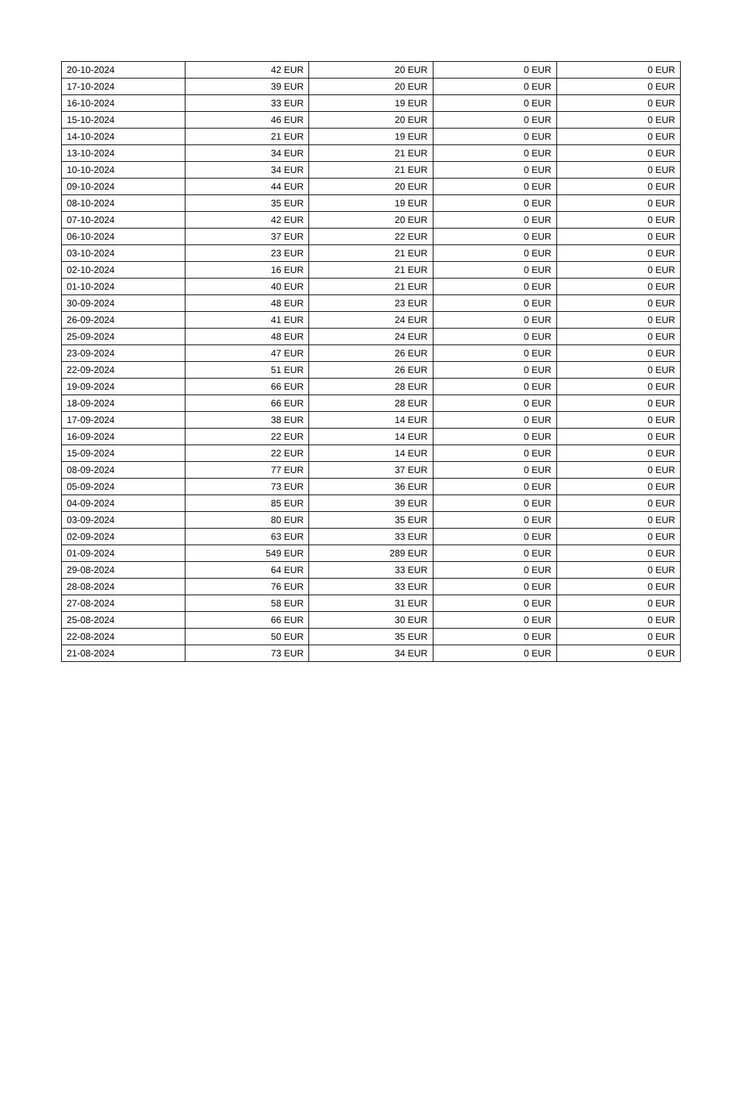| 20-10-2024 | 42 EUR | 20 EUR | 0 EUR | 0 EUR |
| 17-10-2024 | 39 EUR | 20 EUR | 0 EUR | 0 EUR |
| 16-10-2024 | 33 EUR | 19 EUR | 0 EUR | 0 EUR |
| 15-10-2024 | 46 EUR | 20 EUR | 0 EUR | 0 EUR |
| 14-10-2024 | 21 EUR | 19 EUR | 0 EUR | 0 EUR |
| 13-10-2024 | 34 EUR | 21 EUR | 0 EUR | 0 EUR |
| 10-10-2024 | 34 EUR | 21 EUR | 0 EUR | 0 EUR |
| 09-10-2024 | 44 EUR | 20 EUR | 0 EUR | 0 EUR |
| 08-10-2024 | 35 EUR | 19 EUR | 0 EUR | 0 EUR |
| 07-10-2024 | 42 EUR | 20 EUR | 0 EUR | 0 EUR |
| 06-10-2024 | 37 EUR | 22 EUR | 0 EUR | 0 EUR |
| 03-10-2024 | 23 EUR | 21 EUR | 0 EUR | 0 EUR |
| 02-10-2024 | 16 EUR | 21 EUR | 0 EUR | 0 EUR |
| 01-10-2024 | 40 EUR | 21 EUR | 0 EUR | 0 EUR |
| 30-09-2024 | 48 EUR | 23 EUR | 0 EUR | 0 EUR |
| 26-09-2024 | 41 EUR | 24 EUR | 0 EUR | 0 EUR |
| 25-09-2024 | 48 EUR | 24 EUR | 0 EUR | 0 EUR |
| 23-09-2024 | 47 EUR | 26 EUR | 0 EUR | 0 EUR |
| 22-09-2024 | 51 EUR | 26 EUR | 0 EUR | 0 EUR |
| 19-09-2024 | 66 EUR | 28 EUR | 0 EUR | 0 EUR |
| 18-09-2024 | 66 EUR | 28 EUR | 0 EUR | 0 EUR |
| 17-09-2024 | 38 EUR | 14 EUR | 0 EUR | 0 EUR |
| 16-09-2024 | 22 EUR | 14 EUR | 0 EUR | 0 EUR |
| 15-09-2024 | 22 EUR | 14 EUR | 0 EUR | 0 EUR |
| 08-09-2024 | 77 EUR | 37 EUR | 0 EUR | 0 EUR |
| 05-09-2024 | 73 EUR | 36 EUR | 0 EUR | 0 EUR |
| 04-09-2024 | 85 EUR | 39 EUR | 0 EUR | 0 EUR |
| 03-09-2024 | 80 EUR | 35 EUR | 0 EUR | 0 EUR |
| 02-09-2024 | 63 EUR | 33 EUR | 0 EUR | 0 EUR |
| 01-09-2024 | 549 EUR | 289 EUR | 0 EUR | 0 EUR |
| 29-08-2024 | 64 EUR | 33 EUR | 0 EUR | 0 EUR |
| 28-08-2024 | 76 EUR | 33 EUR | 0 EUR | 0 EUR |
| 27-08-2024 | 58 EUR | 31 EUR | 0 EUR | 0 EUR |
| 25-08-2024 | 66 EUR | 30 EUR | 0 EUR | 0 EUR |
| 22-08-2024 | 50 EUR | 35 EUR | 0 EUR | 0 EUR |
| 21-08-2024 | 73 EUR | 34 EUR | 0 EUR | 0 EUR |